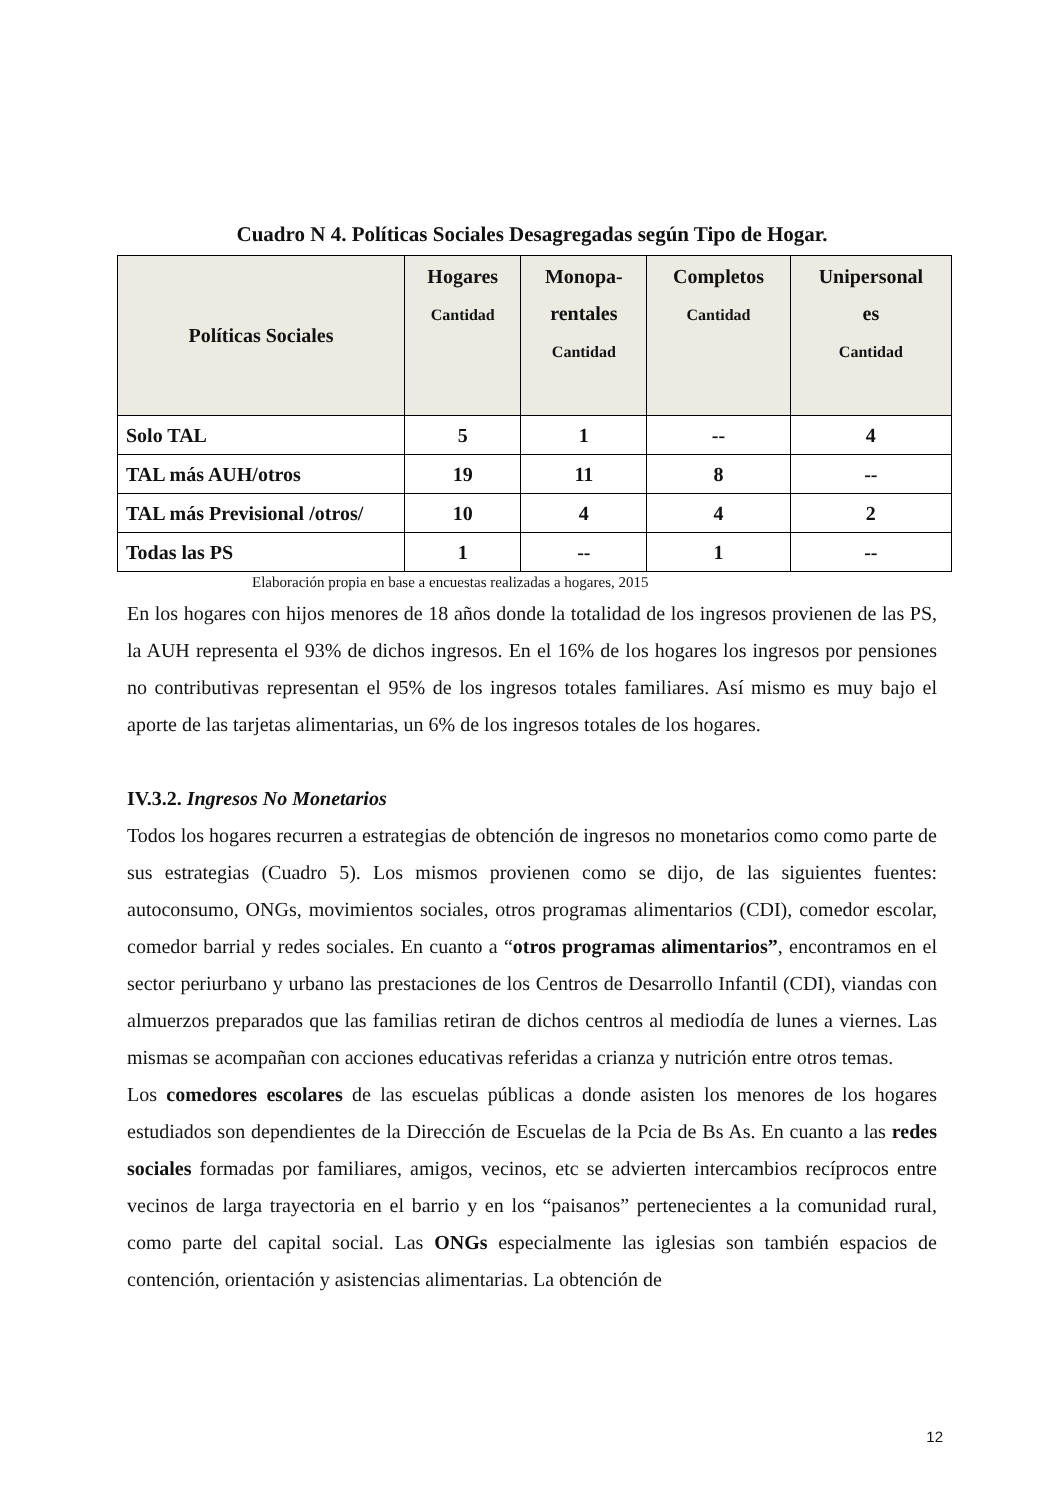Cuadro N 4. Políticas Sociales Desagregadas según Tipo de Hogar.
| Políticas Sociales | Hogares Cantidad | Monopa- rentales Cantidad | Completos Cantidad | Unipersonal es Cantidad |
| --- | --- | --- | --- | --- |
| Solo TAL | 5 | 1 | -- | 4 |
| TAL más AUH/otros | 19 | 11 | 8 | -- |
| TAL más Previsional /otros/ | 10 | 4 | 4 | 2 |
| Todas las PS | 1 | -- | 1 | -- |
Elaboración propia en base a encuestas realizadas a hogares, 2015
En los hogares con hijos menores de 18 años donde la totalidad de los ingresos provienen de las PS, la AUH representa el 93% de dichos ingresos. En el 16% de los hogares los ingresos por pensiones no contributivas representan el 95% de los ingresos totales familiares. Así mismo es muy bajo el aporte de las tarjetas alimentarias, un 6% de los ingresos totales de los hogares.
IV.3.2. Ingresos No Monetarios
Todos los hogares recurren a estrategias de obtención de ingresos no monetarios como como parte de sus estrategias (Cuadro 5). Los mismos provienen como se dijo, de las siguientes fuentes: autoconsumo, ONGs, movimientos sociales, otros programas alimentarios (CDI), comedor escolar, comedor barrial y redes sociales. En cuanto a “otros programas alimentarios”, encontramos en el sector periurbano y urbano las prestaciones de los Centros de Desarrollo Infantil (CDI), viandas con almuerzos preparados que las familias retiran de dichos centros al mediodía de lunes a viernes. Las mismas se acompañan con acciones educativas referidas a crianza y nutrición entre otros temas.
Los comedores escolares de las escuelas públicas a donde asisten los menores de los hogares estudiados son dependientes de la Dirección de Escuelas de la Pcia de Bs As. En cuanto a las redes sociales formadas por familiares, amigos, vecinos, etc se advierten intercambios recíprocos entre vecinos de larga trayectoria en el barrio y en los “paisanos” pertenecientes a la comunidad rural, como parte del capital social. Las ONGs especialmente las iglesias son también espacios de contención, orientación y asistencias alimentarias. La obtención de
12